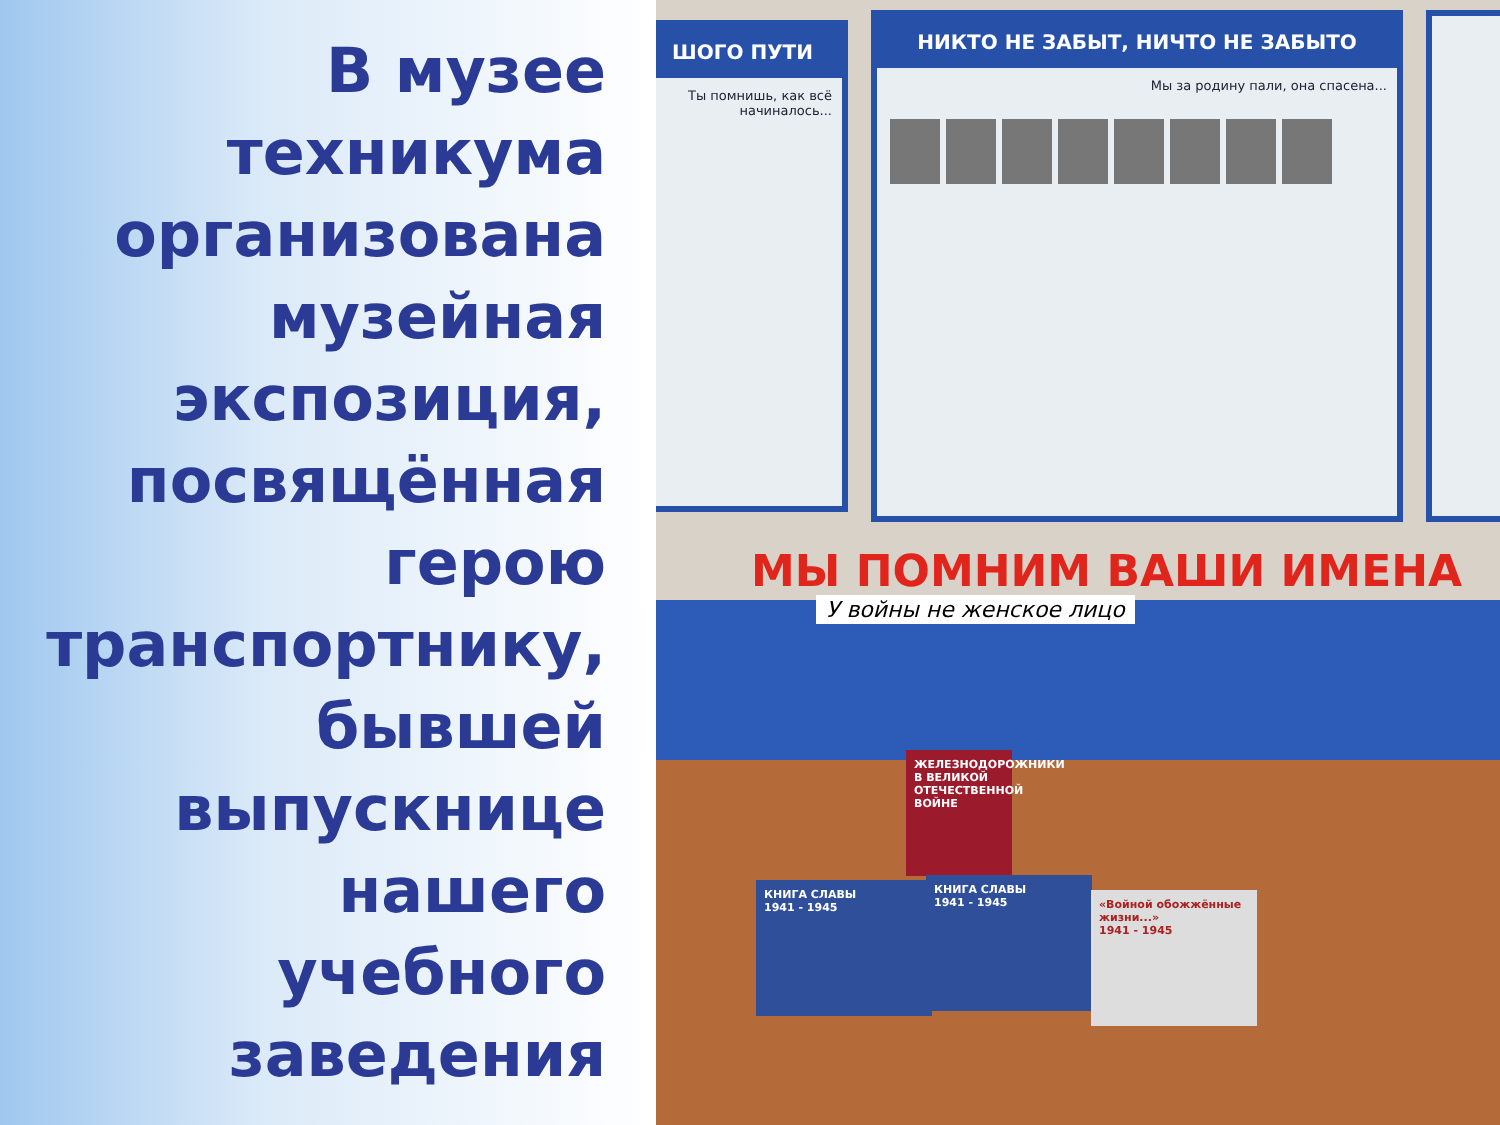В музее техникума организована музейная экспозиция, посвящённая герою транспортнику, бывшей выпускнице нашего учебного заведения
ШОГО ПУТИ
Ты помнишь, как всё начиналось...
НИКТО НЕ ЗАБЫТ, НИЧТО НЕ ЗАБЫТО
Мы за родину пали, она спасена...
МЫ ПОМНИМ ВАШИ ИМЕНА
У войны не женское лицо
ЖЕЛЕЗНОДОРОЖНИКИ В ВЕЛИКОЙ ОТЕЧЕСТВЕННОЙ ВОЙНЕ
КНИГА СЛАВЫ
1941 - 1945
КНИГА СЛАВЫ
1941 - 1945
«Войной обожжённые жизни...»
1941 - 1945